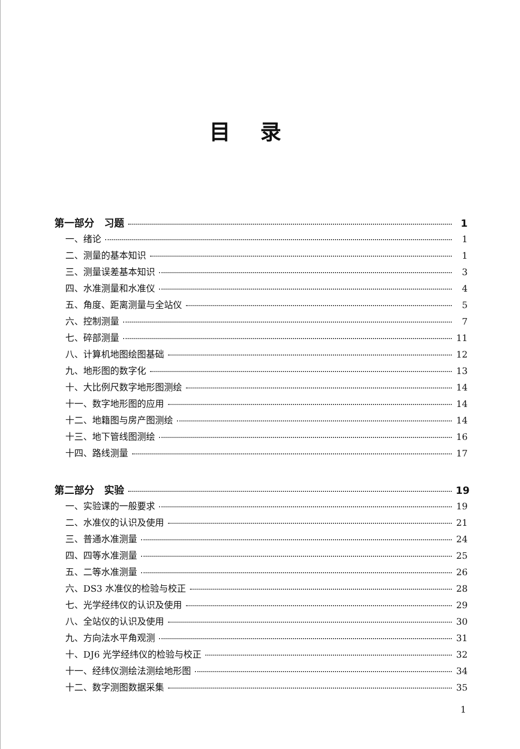目录
第一部分　习题 1
一、绪论 1
二、测量的基本知识 1
三、测量误差基本知识 3
四、水准测量和水准仪 4
五、角度、距离测量与全站仪 5
六、控制测量 7
七、碎部测量 11
八、计算机地图绘图基础 12
九、地形图的数字化 13
十、大比例尺数字地形图测绘 14
十一、数字地形图的应用 14
十二、地籍图与房产图测绘 14
十三、地下管线图测绘 16
十四、路线测量 17
第二部分　实验 19
一、实验课的一般要求 19
二、水准仪的认识及使用 21
三、普通水准测量 24
四、四等水准测量 25
五、二等水准测量 26
六、DS3 水准仪的检验与校正 28
七、光学经纬仪的认识及使用 29
八、全站仪的认识及使用 30
九、方向法水平角观测 31
十、DJ6 光学经纬仪的检验与校正 32
十一、经纬仪测绘法测绘地形图 34
十二、数字测图数据采集 35
1